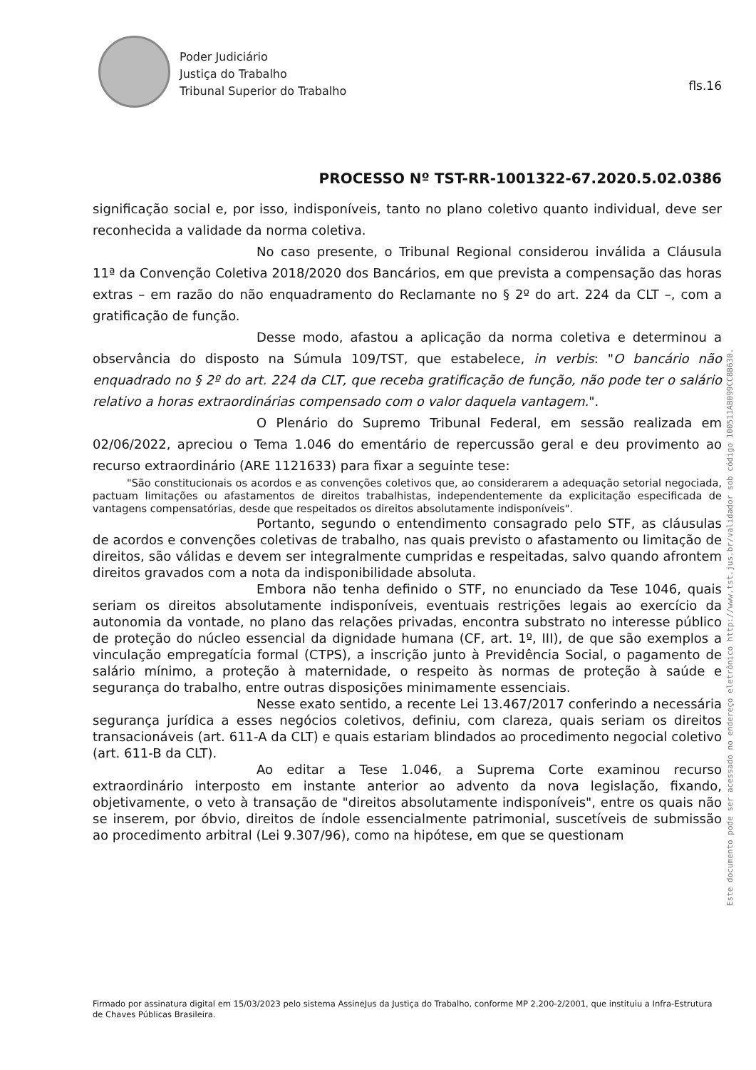Poder Judiciário
Justiça do Trabalho
Tribunal Superior do Trabalho
fls.16
PROCESSO Nº TST-RR-1001322-67.2020.5.02.0386
significação social e, por isso, indisponíveis, tanto no plano coletivo quanto individual, deve ser reconhecida a validade da norma coletiva.
No caso presente, o Tribunal Regional considerou inválida a Cláusula 11ª da Convenção Coletiva 2018/2020 dos Bancários, em que prevista a compensação das horas extras – em razão do não enquadramento do Reclamante no § 2º do art. 224 da CLT –, com a gratificação de função.
Desse modo, afastou a aplicação da norma coletiva e determinou a observância do disposto na Súmula 109/TST, que estabelece, in verbis: "O bancário não enquadrado no § 2º do art. 224 da CLT, que receba gratificação de função, não pode ter o salário relativo a horas extraordinárias compensado com o valor daquela vantagem.".
O Plenário do Supremo Tribunal Federal, em sessão realizada em 02/06/2022, apreciou o Tema 1.046 do ementário de repercussão geral e deu provimento ao recurso extraordinário (ARE 1121633) para fixar a seguinte tese:
"São constitucionais os acordos e as convenções coletivos que, ao considerarem a adequação setorial negociada, pactuam limitações ou afastamentos de direitos trabalhistas, independentemente da explicitação especificada de vantagens compensatórias, desde que respeitados os direitos absolutamente indisponíveis".
Portanto, segundo o entendimento consagrado pelo STF, as cláusulas de acordos e convenções coletivas de trabalho, nas quais previsto o afastamento ou limitação de direitos, são válidas e devem ser integralmente cumpridas e respeitadas, salvo quando afrontem direitos gravados com a nota da indisponibilidade absoluta.
Embora não tenha definido o STF, no enunciado da Tese 1046, quais seriam os direitos absolutamente indisponíveis, eventuais restrições legais ao exercício da autonomia da vontade, no plano das relações privadas, encontra substrato no interesse público de proteção do núcleo essencial da dignidade humana (CF, art. 1º, III), de que são exemplos a vinculação empregatícia formal (CTPS), a inscrição junto à Previdência Social, o pagamento de salário mínimo, a proteção à maternidade, o respeito às normas de proteção à saúde e segurança do trabalho, entre outras disposições minimamente essenciais.
Nesse exato sentido, a recente Lei 13.467/2017 conferindo a necessária segurança jurídica a esses negócios coletivos, definiu, com clareza, quais seriam os direitos transacionáveis (art. 611-A da CLT) e quais estariam blindados ao procedimento negocial coletivo (art. 611-B da CLT).
Ao editar a Tese 1.046, a Suprema Corte examinou recurso extraordinário interposto em instante anterior ao advento da nova legislação, fixando, objetivamente, o veto à transação de "direitos absolutamente indisponíveis", entre os quais não se inserem, por óbvio, direitos de índole essencialmente patrimonial, suscetíveis de submissão ao procedimento arbitral (Lei 9.307/96), como na hipótese, em que se questionam
Firmado por assinatura digital em 15/03/2023 pelo sistema AssineJus da Justiça do Trabalho, conforme MP 2.200-2/2001, que instituiu a Infra-Estrutura de Chaves Públicas Brasileira.
Este documento pode ser acessado no endereço eletrônico http://www.tst.jus.br/validador sob código 100511AB099CC8B630.